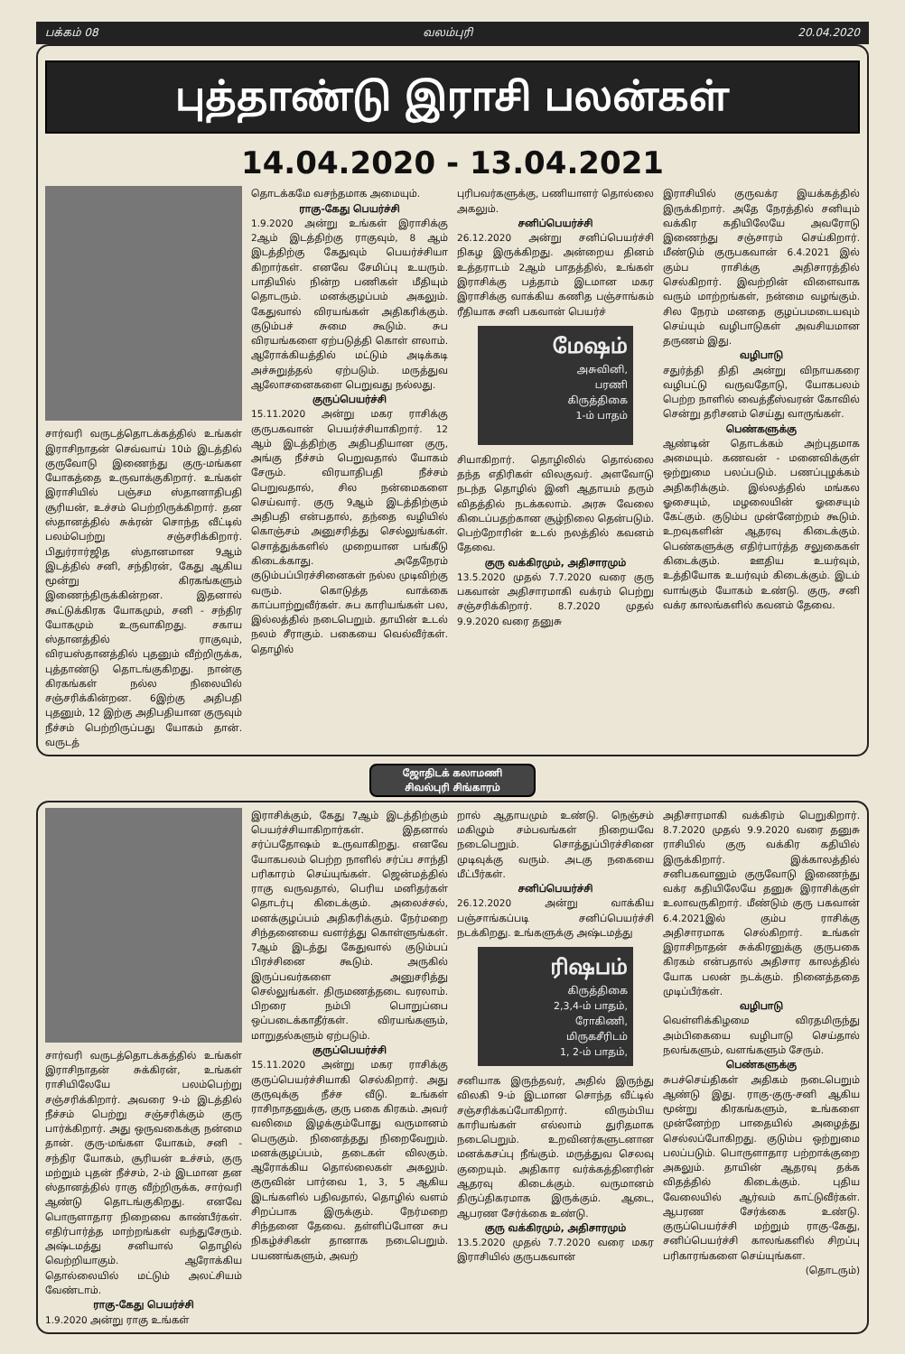பக்கம் 08 வலம்புரி 20.04.2020
புத்தாண்டு இராசி பலன்கள்
14.04.2020 - 13.04.2021
சார்வரி வருடத்தொடக்கத்தில் உங்கள் இராசிநாதன் செவ்வாய் 10ம் இடத்தில் குருவோடு இணைந்து குரு-மங்கள யோகத்தை உருவாக்குகிறார். உங்கள் இராசியில் பஞ்சம ஸ்தானாதிபதி சூரியன், உச்சம் பெற்றிருக்கிறார். தன ஸ்தானத்தில் சுக்ரன் சொந்த வீட்டில் பலம்பெற்று சஞ்சரிக்கிறார். பிதுர்ரார்ஜித ஸ்தானமான 9ஆம் இடத்தில் சனி, சந்திரன், கேது ஆகிய மூன்று கிரகங்களும் இணைந்திருக்கின்றன. இதனால் கூட்டுக்கிரக யோகமும், சனி - சந்திர யோகமும் உருவாகிறது. சகாய ஸ்தானத்தில் ராகுவும், விரயஸ்தானத்தில் புதனும் வீற்றிருக்க, புத்தாண்டு தொடங்குகிறது. நான்கு கிரகங்கள் நல்ல நிலையில் சஞ்சரிக்கின்றன. 6இற்கு அதிபதி புதனும், 12 இற்கு அதிபதியான குருவும் நீச்சம் பெற்றிருப்பது யோகம் தான். வருடத்
தொடக்கமே வசந்தமாக அமையும்.
ராகு-கேது பெயர்ச்சி
1.9.2020 அன்று உங்கள் இராசிக்கு 2ஆம் இடத்திற்கு ராகுவும், 8 ஆம் இடத்திற்கு கேதுவும் பெயர்ச்சியா கிறார்கள். எனவே சேமிப்பு உயரும். பாதியில் நின்ற பணிகள் மீதியும் தொடரும். மனக்குழப்பம் அகலும். கேதுவால் விரயங்கள் அதிகரிக்கும். குடும்பச் சுமை கூடும். சுப விரயங்களை ஏற்படுத்தி கொள் ளலாம். ஆரோக்கியத்தில் மட்டும் அடிக்கடி அச்சுறுத்தல் ஏற்படும். மருத்துவ ஆலோசனைகளை பெறுவது நல்லது.
குருப்பெயர்ச்சி
15.11.2020 அன்று மகர ராசிக்கு குருபகவான் பெயர்ச்சியாகிறார். 12 ஆம் இடத்திற்கு அதிபதியான குரு, அங்கு நீச்சம் பெறுவதால் யோகம் சேரும். விரயாதிபதி நீச்சம் பெறுவதால், சில நன்மைகளை செய்வார். குரு 9ஆம் இடத்திற்கும் அதிபதி என்பதால், தந்தை வழியில் கொஞ்சம் அனுசரித்து செல்லுங்கள். சொத்துக்களில் முறையான பங்கீடு கிடைக்காது. அதேநேரம் குடும்பப்பிரச்சினைகள் நல்ல முடிவிற்கு வரும். கொடுத்த வாக்கை காப்பாற்றுவீர்கள். சுப காரியங்கள் பல, இல்லத்தில் நடைபெறும். தாயின் உடல் நலம் சீராகும். பகையை வெல்வீர்கள். தொழில்
புரிபவர்களுக்கு, பணியாளர் தொல்லை அகலும்.
சனிப்பெயர்ச்சி
26.12.2020 அன்று சனிப்பெயர்ச்சி நிகழ இருக்கிறது. அன்றைய தினம் உத்தராடம் 2ஆம் பாதத்தில், உங்கள் இராசிக்கு பத்தாம் இடமான மகர இராசிக்கு வாக்கிய கணித பஞ்சாங்கம் ரீதியாக சனி பகவான் பெயர்ச்
மேஷம்
அசுவினி,
பரணி
கிருத்திகை
1-ம் பாதம்
சியாகிறார். தொழிலில் தொல்லை தந்த எதிரிகள் விலகுவர். அளவோடு நடந்த தொழில் இனி ஆதாயம் தரும் விதத்தில் நடக்கலாம். அரசு வேலை கிடைப்பதற்கான சூழ்நிலை தென்படும். பெற்றோரின் உடல் நலத்தில் கவனம் தேவை.
குரு வக்கிரமும், அதிசாரமும்
13.5.2020 முதல் 7.7.2020 வரை குரு பகவான் அதிசாரமாகி வக்ரம் பெற்று சஞ்சரிக்கிறார். 8.7.2020 முதல் 9.9.2020 வரை தனுசு
இராசியில் குருவக்ர இயக்கத்தில் இருக்கிறார். அதே நேரத்தில் சனியும் வக்கிர கதியிலேயே அவரோடு இணைந்து சஞ்சாரம் செய்கிறார். மீண்டும் குருபகவான் 6.4.2021 இல் கும்ப ராசிக்கு அதிசாரத்தில் செல்கிறார். இவற்றின் விளைவாக வரும் மாற்றங்கள், நன்மை வழங்கும். சில நேரம் மனதை குழப்பமடையவும் செய்யும் வழிபாடுகள் அவசியமான தருணம் இது.
வழிபாடு
சதுர்த்தி திதி அன்று விநாயகரை வழிபட்டு வருவதோடு, யோகபலம் பெற்ற நாளில் வைத்தீஸ்வரன் கோவில் சென்று தரிசனம் செய்து வாருங்கள்.
பெண்களுக்கு
ஆண்டின் தொடக்கம் அற்புதமாக அமையும். கணவன் - மனைவிக்குள் ஒற்றுமை பலப்படும். பணப்புழக்கம் அதிகரிக்கும். இல்லத்தில் மங்கல ஓசையும், மழலையின் ஓசையும் கேட்கும். குடும்ப முன்னேற்றம் கூடும். உறவுகளின் ஆதரவு கிடைக்கும். பெண்களுக்கு எதிர்பார்த்த சலுகைகள் கிடைக்கும். ஊதிய உயர்வும், உத்தியோக உயர்வும் கிடைக்கும். இடம் வாங்கும் யோகம் உண்டு. குரு, சனி வக்ர காலங்களில் கவனம் தேவை.
ஜோதிடக் கலாமணி
சிவல்புரி சிங்காரம்
சார்வரி வருடத்தொடக்கத்தில் உங்கள் இராசிநாதன் சுக்கிரன், உங்கள் ராசியிலேயே பலம்பெற்று சஞ்சரிக்கிறார். அவரை 9-ம் இடத்தில் நீச்சம் பெற்று சஞ்சரிக்கும் குரு பார்க்கிறார். அது ஒருவகைக்கு நன்மை தான். குரு-மங்கள யோகம், சனி - சந்திர யோகம், சூரியன் உச்சம், குரு மற்றும் புதன் நீச்சம், 2-ம் இடமான தன ஸ்தானத்தில் ராகு வீற்றிருக்க, சார்வரி ஆண்டு தொடங்குகிறது. எனவே பொருளாதார நிறைவை காண்பீர்கள். எதிர்பார்த்த மாற்றங்கள் வந்துசேரும். அஷ்டமத்து சனியால் தொழில் வெற்றியாகும். ஆரோக்கிய தொல்லையில் மட்டும் அலட்சியம் வேண்டாம்.
ராகு-கேது பெயர்ச்சி
1.9.2020 அன்று ராகு உங்கள்
இராசிக்கும், கேது 7ஆம் இடத்திற்கும் பெயர்ச்சியாகிறார்கள். இதனால் சர்ப்பதோஷம் உருவாகிறது. எனவே யோகபலம் பெற்ற நாளில் சர்ப்ப சாந்தி பரிகாரம் செய்யுங்கள். ஜென்மத்தில் ராகு வருவதால், பெரிய மனிதர்கள் தொடர்பு கிடைக்கும். அலைச்சல், மனக்குழப்பம் அதிகரிக்கும். நேர்மறை சிந்தனையை வளர்த்து கொள்ளுங்கள். 7ஆம் இடத்து கேதுவால் குடும்பப் பிரச்சினை கூடும். அருகில் இருப்பவர்களை அனுசரித்து செல்லுங்கள். திருமணத்தடை வரலாம். பிறரை நம்பி பொறுப்பை ஒப்படைக்காதீர்கள். விரயங்களும், மாறுதல்களும் ஏற்படும்.
குருப்பெயர்ச்சி
15.11.2020 அன்று மகர ராசிக்கு குருப்பெயர்ச்சியாகி செல்கிறார். அது குருவுக்கு நீச்ச வீடு. உங்கள் ராசிநாதனுக்கு, குரு பகை கிரகம். அவர் வலிமை இழக்கும்போது வருமானம் பெருகும். நினைத்தது நிறைவேறும். மனக்குழப்பம், தடைகள் விலகும். ஆரோக்கிய தொல்லைகள் அகலும். குருவின் பார்வை 1, 3, 5 ஆகிய இடங்களில் பதிவதால், தொழில் வளம் சிறப்பாக இருக்கும். நேர்மறை சிந்தனை தேவை. தள்ளிப்போன சுப நிகழ்ச்சிகள் தானாக நடைபெறும். பயணங்களும், அவற்
றால் ஆதாயமும் உண்டு. நெஞ்சம் மகிழும் சம்பவங்கள் நிறையவே நடைபெறும். சொத்துப்பிரச்சினை முடிவுக்கு வரும். அடகு நகையை மீட்பீர்கள்.
சனிப்பெயர்ச்சி
26.12.2020 அன்று வாக்கிய பஞ்சாங்கப்படி சனிப்பெயர்ச்சி நடக்கிறது. உங்களுக்கு அஷ்டமத்து
ரிஷபம்
கிருத்திகை
2,3,4-ம் பாதம்,
ரோகிணி,
மிருகசீரிடம்
1, 2-ம் பாதம்,
சனியாக இருந்தவர், அதில் இருந்து விலகி 9-ம் இடமான சொந்த வீட்டில் சஞ்சரிக்கப்போகிறார். விரும்பிய காரியங்கள் எல்லாம் துரிதமாக நடைபெறும். உறவினர்களுடனான மனக்கசப்பு நீங்கும். மருத்துவ செலவு குறையும். அதிகார வர்க்கத்தினரின் ஆதரவு கிடைக்கும். வருமானம் திருப்திகரமாக இருக்கும். ஆடை, ஆபரண சேர்க்கை உண்டு.
குரு வக்கிரமும், அதிசாரமும்
13.5.2020 முதல் 7.7.2020 வரை மகர இராசியில் குருபகவான்
அதிசாரமாகி வக்கிரம் பெறுகிறார். 8.7.2020 முதல் 9.9.2020 வரை தனுசு ராசியில் குரு வக்கிர கதியில் இருக்கிறார். இக்காலத்தில் சனிபகவானும் குருவோடு இணைந்து வக்ர கதியிலேயே தனுசு இராசிக்குள் உலாவருகிறார். மீண்டும் குரு பகவான் 6.4.2021இல் கும்ப ராசிக்கு அதிசாரமாக செல்கிறார். உங்கள் இராசிநாதன் சுக்கிரனுக்கு குருபகை கிரகம் என்பதால் அதிசார காலத்தில் யோக பலன் நடக்கும். நினைத்ததை முடிப்பீர்கள்.
வழிபாடு
வெள்ளிக்கிழமை விரதமிருந்து அம்பிகையை வழிபாடு செய்தால் நலங்களும், வளங்களும் சேரும்.
பெண்களுக்கு
சுபச்செய்திகள் அதிகம் நடைபெறும் ஆண்டு இது. ராகு-குரு-சனி ஆகிய மூன்று கிரகங்களும், உங்களை முன்னேற்ற பாதையில் அழைத்து செல்லப்போகிறது. குடும்ப ஒற்றுமை பலப்படும். பொருளாதார பற்றாக்குறை அகலும். தாயின் ஆதரவு தக்க விதத்தில் கிடைக்கும். புதிய வேலையில் ஆர்வம் காட்டுவீர்கள். ஆபரண சேர்க்கை உண்டு. குருப்பெயர்ச்சி மற்றும் ராகு-கேது, சனிப்பெயர்ச்சி காலங்களில் சிறப்பு பரிகாரங்களை செய்யுங்கள.
(தொடரும்)